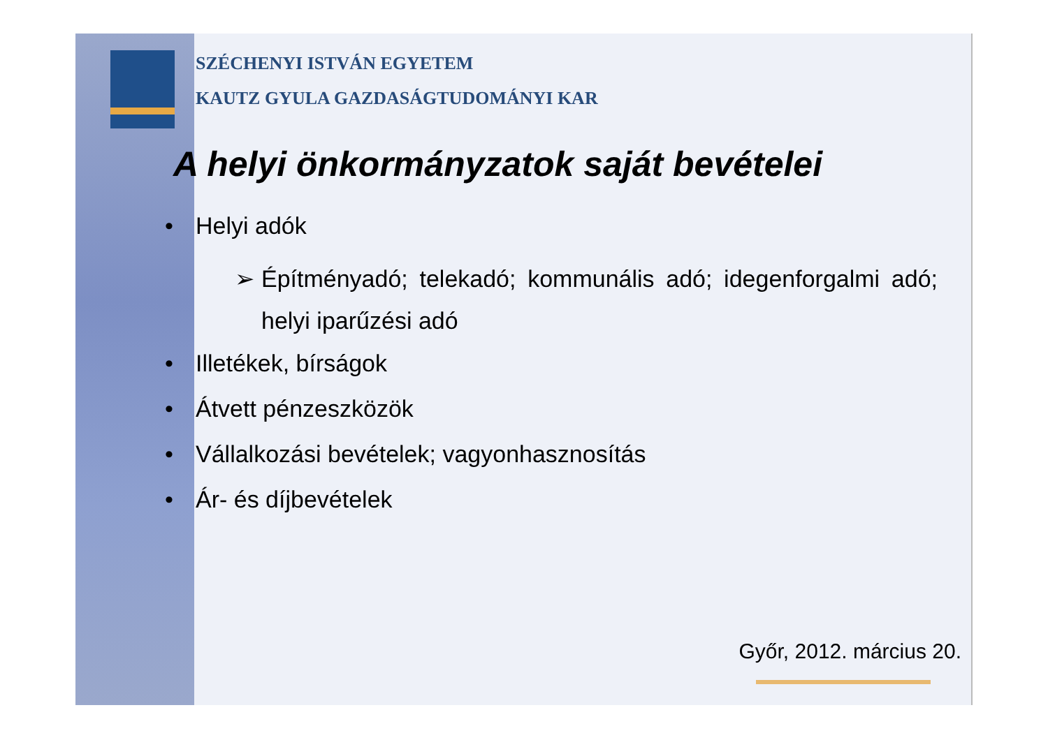SZÉCHENYI ISTVÁN EGYETEM
KAUTZ GYULA GAZDASÁGTUDOMÁNYI KAR
A helyi önkormányzatok saját bevételei
• Helyi adók
➢ Építményadó; telekadó; kommunális adó; idegenforgalmi adó; helyi iparűzési adó
• Illetékek, bírságok
• Átvett pénzeszközök
• Vállalkozási bevételek; vagyonhasznosítás
• Ár- és díjbevételek
Győr, 2012. március 20.